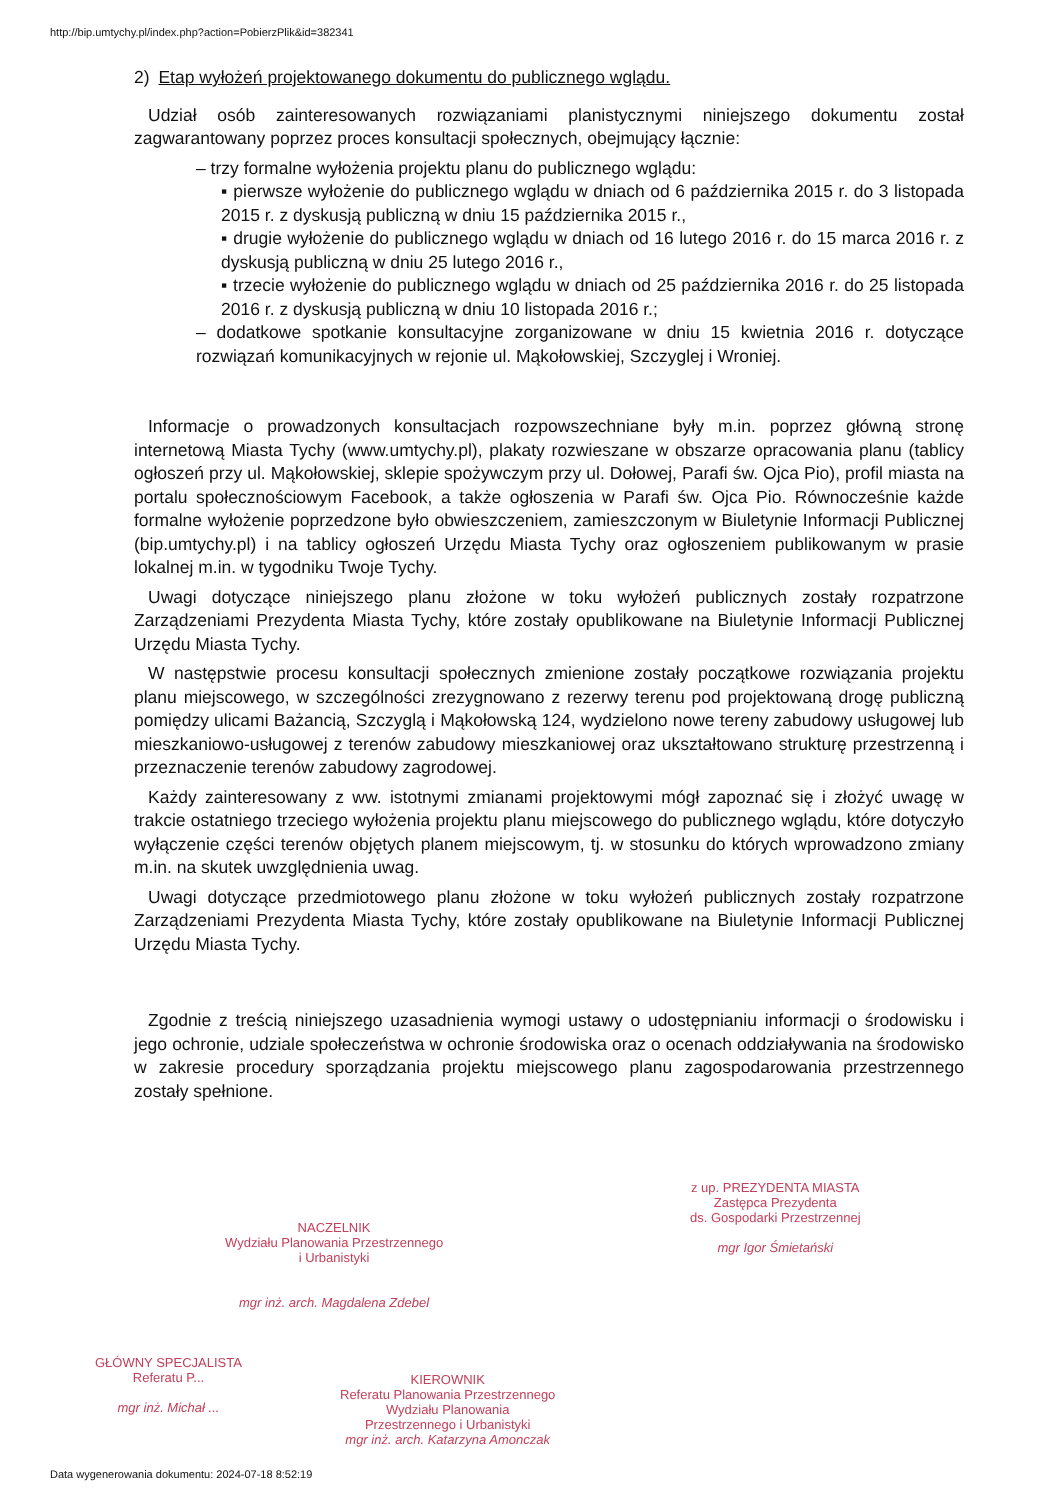http://bip.umtychy.pl/index.php?action=PobierzPlik&id=382341
2) Etap wyłożeń projektowanego dokumentu do publicznego wglądu.
Udział osób zainteresowanych rozwiązaniami planistycznymi niniejszego dokumentu został zagwarantowany poprzez proces konsultacji społecznych, obejmujący łącznie:
– trzy formalne wyłożenia projektu planu do publicznego wglądu:
▪ pierwsze wyłożenie do publicznego wglądu w dniach od 6 października 2015 r. do 3 listopada 2015 r. z dyskusją publiczną w dniu 15 października 2015 r.,
▪ drugie wyłożenie do publicznego wglądu w dniach od 16 lutego 2016 r. do 15 marca 2016 r. z dyskusją publiczną w dniu 25 lutego 2016 r.,
▪ trzecie wyłożenie do publicznego wglądu w dniach od 25 października 2016 r. do 25 listopada 2016 r. z dyskusją publiczną w dniu 10 listopada 2016 r.;
– dodatkowe spotkanie konsultacyjne zorganizowane w dniu 15 kwietnia 2016 r. dotyczące rozwiązań komunikacyjnych w rejonie ul. Mąkołowskiej, Szczyglej i Wroniej.
Informacje o prowadzonych konsultacjach rozpowszechniane były m.in. poprzez główną stronę internetową Miasta Tychy (www.umtychy.pl), plakaty rozwieszane w obszarze opracowania planu (tablicy ogłoszeń przy ul. Mąkołowskiej, sklepie spożywczym przy ul. Dołowej, Parafi św. Ojca Pio), profil miasta na portalu społecznościowym Facebook, a także ogłoszenia w Parafi św. Ojca Pio. Równocześnie każde formalne wyłożenie poprzedzone było obwieszczeniem, zamieszczonym w Biuletynie Informacji Publicznej (bip.umtychy.pl) i na tablicy ogłoszeń Urzędu Miasta Tychy oraz ogłoszeniem publikowanym w prasie lokalnej m.in. w tygodniku Twoje Tychy.
Uwagi dotyczące niniejszego planu złożone w toku wyłożeń publicznych zostały rozpatrzone Zarządzeniami Prezydenta Miasta Tychy, które zostały opublikowane na Biuletynie Informacji Publicznej Urzędu Miasta Tychy.
W następstwie procesu konsultacji społecznych zmienione zostały początkowe rozwiązania projektu planu miejscowego, w szczególności zrezygnowano z rezerwy terenu pod projektowaną drogę publiczną pomiędzy ulicami Bażancią, Szczyglą i Mąkołowską 124, wydzielono nowe tereny zabudowy usługowej lub mieszkaniowo-usługowej z terenów zabudowy mieszkaniowej oraz ukształtowano strukturę przestrzenną i przeznaczenie terenów zabudowy zagrodowej.
Każdy zainteresowany z ww. istotnymi zmianami projektowymi mógł zapoznać się i złożyć uwagę w trakcie ostatniego trzeciego wyłożenia projektu planu miejscowego do publicznego wglądu, które dotyczyło wyłączenie części terenów objętych planem miejscowym, tj. w stosunku do których wprowadzono zmiany m.in. na skutek uwzględnienia uwag.
Uwagi dotyczące przedmiotowego planu złożone w toku wyłożeń publicznych zostały rozpatrzone Zarządzeniami Prezydenta Miasta Tychy, które zostały opublikowane na Biuletynie Informacji Publicznej Urzędu Miasta Tychy.
Zgodnie z treścią niniejszego uzasadnienia wymogi ustawy o udostępnianiu informacji o środowisku i jego ochronie, udziale społeczeństwa w ochronie środowiska oraz o ocenach oddziaływania na środowisko w zakresie procedury sporządzania projektu miejscowego planu zagospodarowania przestrzennego zostały spełnione.
z up. PREZYDENTA MIASTA
Zastępca Prezydenta
ds. Gospodarki Przestrzennej
mgr Igor Śmietański
NACZELNIK
Wydziału Planowania Przestrzennego
i Urbanistyki
mgr inż. arch. Magdalena Zdebel
GŁÓWNY SPECJALISTA
Referatu P...
mgr inż. Michał ...
KIEROWNIK
Referatu Planowania Przestrzennego
Wydziału Planowania
Przestrzennego i Urbanistyki
mgr inż. arch. Katarzyna Amonczak
Data wygenerowania dokumentu: 2024-07-18 8:52:19